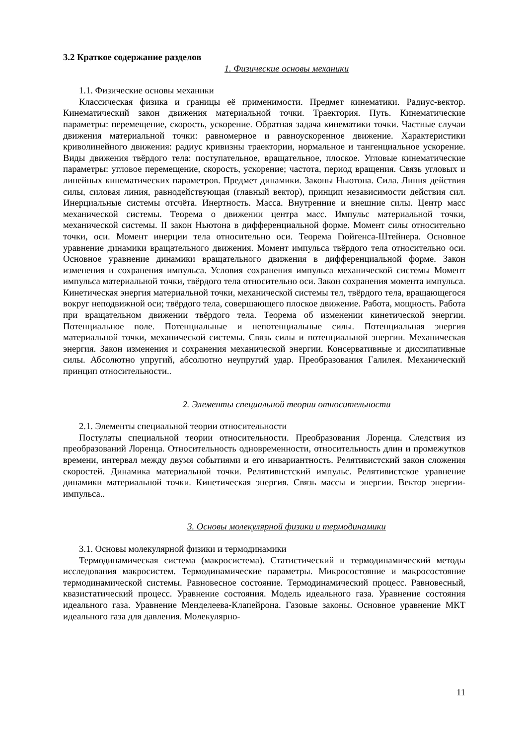3.2 Краткое содержание разделов
1. Физические основы механики
1.1. Физические основы механики
Классическая физика и границы её применимости. Предмет кинематики. Радиус-вектор. Кинематический закон движения материальной точки. Траектория. Путь. Кинематические параметры: перемещение, скорость, ускорение. Обратная задача кинематики точки. Частные случаи движения материальной точки: равномерное и равноускоренное движение. Характеристики криволинейного движения: радиус кривизны траектории, нормальное и тангенциальное ускорение. Виды движения твёрдого тела: поступательное, вращательное, плоское. Угловые кинематические параметры: угловое перемещение, скорость, ускорение; частота, период вращения. Связь угловых и линейных кинематических параметров. Предмет динамики. Законы Ньютона. Сила. Линия действия силы, силовая линия, равнодействующая (главный вектор), принцип независимости действия сил. Инерциальные системы отсчёта. Инертность. Масса. Внутренние и внешние силы. Центр масс механической системы. Теорема о движении центра масс. Импульс материальной точки, механической системы. II закон Ньютона в дифференциальной форме. Момент силы относительно точки, оси. Момент инерции тела относительно оси. Теорема Гюйгенса-Штейнера. Основное уравнение динамики вращательного движения. Момент импульса твёрдого тела относительно оси. Основное уравнение динамики вращательного движения в дифференциальной форме. Закон изменения и сохранения импульса. Условия сохранения импульса механической системы Момент импульса материальной точки, твёрдого тела относительно оси. Закон сохранения момента импульса. Кинетическая энергия материальной точки, механической системы тел, твёрдого тела, вращающегося вокруг неподвижной оси; твёрдого тела, совершающего плоское движение. Работа, мощность. Работа при вращательном движении твёрдого тела. Теорема об изменении кинетической энергии. Потенциальное поле. Потенциальные и непотенциальные силы. Потенциальная энергия материальной точки, механической системы. Связь силы и потенциальной энергии. Механическая энергия. Закон изменения и сохранения механической энергии. Консервативные и диссипативные силы. Абсолютно упругий, абсолютно неупругий удар. Преобразования Галилея. Механический принцип относительности..
2. Элементы специальной теории относительности
2.1. Элементы специальной теории относительности
Постулаты специальной теории относительности. Преобразования Лоренца. Следствия из преобразований Лоренца. Относительность одновременности, относительность длин и промежутков времени, интервал между двумя событиями и его инвариантность. Релятивистский закон сложения скоростей. Динамика материальной точки. Релятивистский импульс. Релятивистское уравнение динамики материальной точки. Кинетическая энергия. Связь массы и энергии. Вектор энергии-импульса..
3. Основы молекулярной физики и термодинамики
3.1. Основы молекулярной физики и термодинамики
Термодинамическая система (макросистема). Статистический и термодинамический методы исследования макросистем. Термодинамические параметры. Микросостояние и макросостояние термодинамической системы. Равновесное состояние. Термодинамический процесс. Равновесный, квазистатический процесс. Уравнение состояния. Модель идеального газа. Уравнение состояния идеального газа. Уравнение Менделеева-Клапейрона. Газовые законы. Основное уравнение МКТ идеального газа для давления. Молекулярно-
11